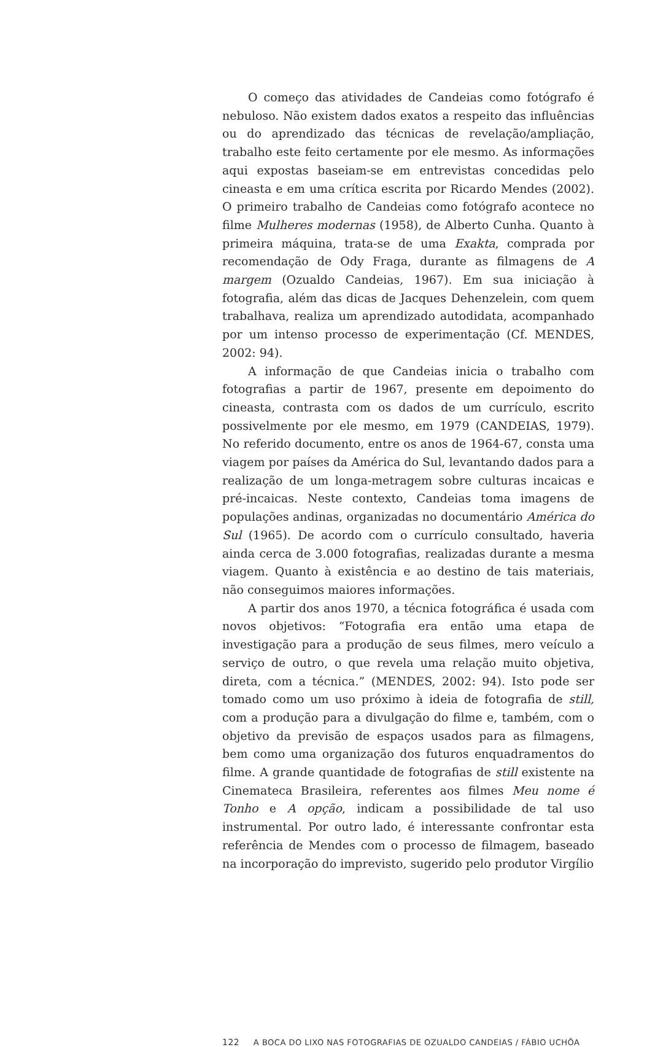O começo das atividades de Candeias como fotógrafo é nebuloso. Não existem dados exatos a respeito das influências ou do aprendizado das técnicas de revelação/ampliação, trabalho este feito certamente por ele mesmo. As informações aqui expostas baseiam-se em entrevistas concedidas pelo cineasta e em uma crítica escrita por Ricardo Mendes (2002). O primeiro trabalho de Candeias como fotógrafo acontece no filme Mulheres modernas (1958), de Alberto Cunha. Quanto à primeira máquina, trata-se de uma Exakta, comprada por recomendação de Ody Fraga, durante as filmagens de A margem (Ozualdo Candeias, 1967). Em sua iniciação à fotografia, além das dicas de Jacques Dehenzelein, com quem trabalhava, realiza um aprendizado autodidata, acompanhado por um intenso processo de experimentação (Cf. MENDES, 2002: 94).
A informação de que Candeias inicia o trabalho com fotografias a partir de 1967, presente em depoimento do cineasta, contrasta com os dados de um currículo, escrito possivelmente por ele mesmo, em 1979 (CANDEIAS, 1979). No referido documento, entre os anos de 1964-67, consta uma viagem por países da América do Sul, levantando dados para a realização de um longa-metragem sobre culturas incaicas e pré-incaicas. Neste contexto, Candeias toma imagens de populações andinas, organizadas no documentário América do Sul (1965). De acordo com o currículo consultado, haveria ainda cerca de 3.000 fotografias, realizadas durante a mesma viagem. Quanto à existência e ao destino de tais materiais, não conseguimos maiores informações.
A partir dos anos 1970, a técnica fotográfica é usada com novos objetivos: “Fotografia era então uma etapa de investigação para a produção de seus filmes, mero veículo a serviço de outro, o que revela uma relação muito objetiva, direta, com a técnica.” (MENDES, 2002: 94). Isto pode ser tomado como um uso próximo à ideia de fotografia de still, com a produção para a divulgação do filme e, também, com o objetivo da previsão de espaços usados para as filmagens, bem como uma organização dos futuros enquadramentos do filme. A grande quantidade de fotografias de still existente na Cinemateca Brasileira, referentes aos filmes Meu nome é Tonho e A opção, indicam a possibilidade de tal uso instrumental. Por outro lado, é interessante confrontar esta referência de Mendes com o processo de filmagem, baseado na incorporação do imprevisto, sugerido pelo produtor Virgílio
122 A BOCA DO LIXO NAS FOTOGRAFIAS DE OZUALDO CANDEIAS / FÁBIO UCHÔA